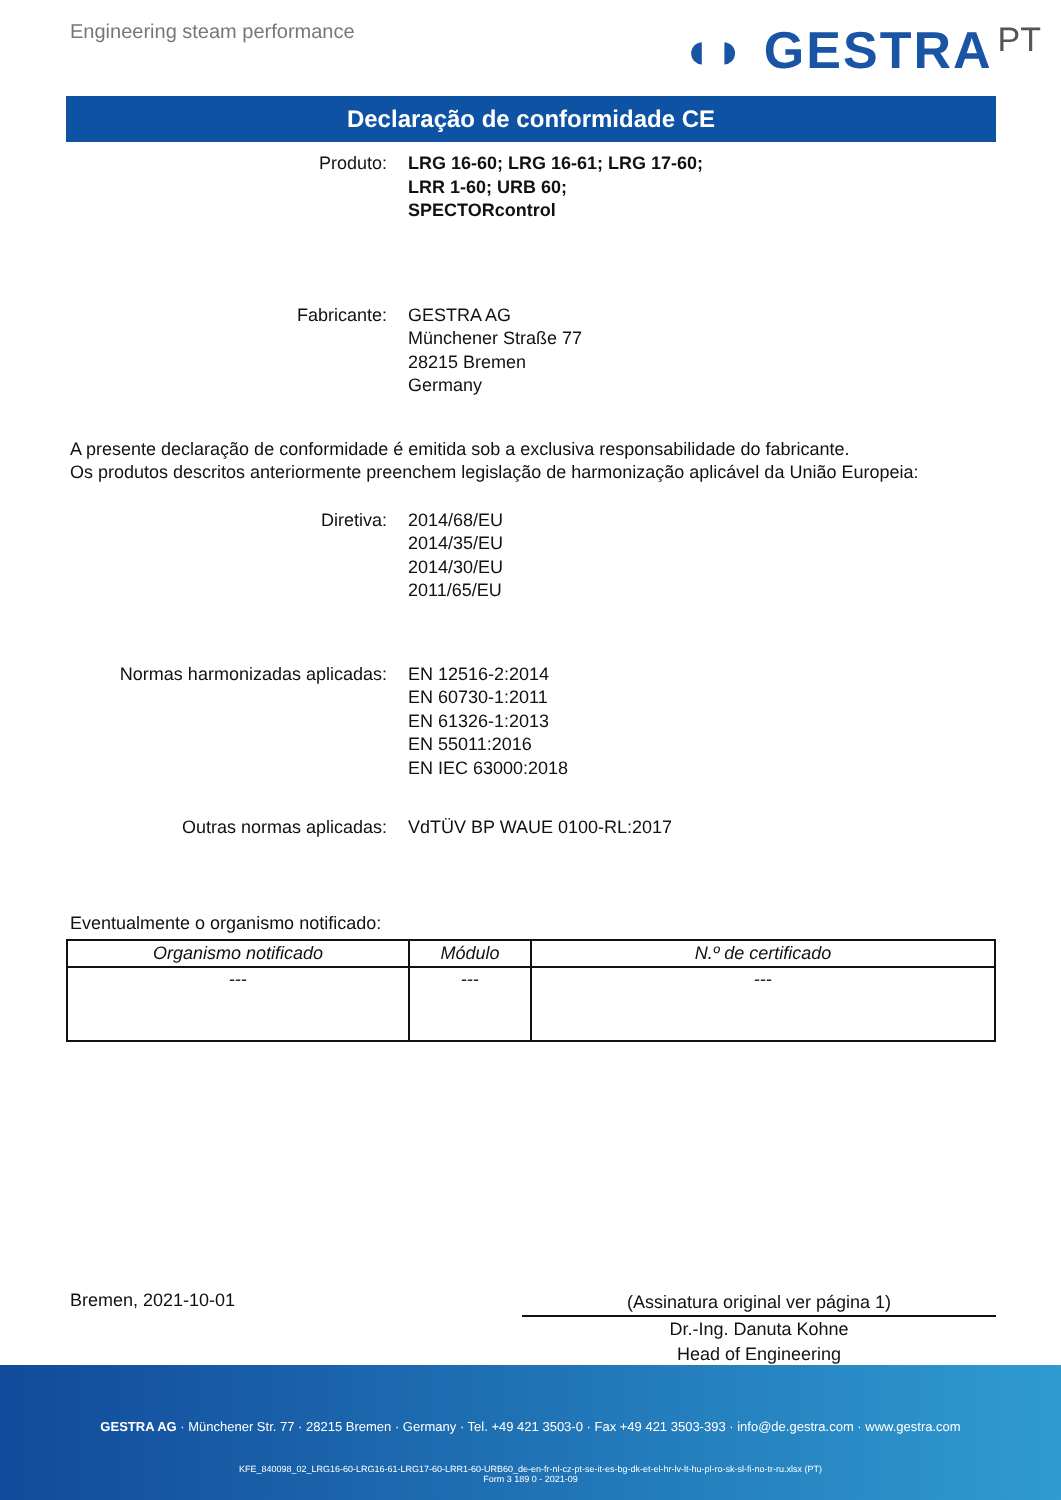Engineering steam performance
◖◗ GESTRA PT
Declaração de conformidade CE
Produto: LRG 16-60; LRG 16-61; LRG 17-60;
LRR 1-60; URB 60;
SPECTORcontrol
Fabricante: GESTRA AG
Münchener Straße 77
28215 Bremen
Germany
A presente declaração de conformidade é emitida sob a exclusiva responsabilidade do fabricante.
Os produtos descritos anteriormente preenchem legislação de harmonização aplicável da União Europeia:
Diretiva: 2014/68/EU
2014/35/EU
2014/30/EU
2011/65/EU
Normas harmonizadas aplicadas: EN 12516-2:2014
EN 60730-1:2011
EN 61326-1:2013
EN 55011:2016
EN IEC 63000:2018
Outras normas aplicadas: VdTÜV BP WAUE 0100-RL:2017
Eventualmente o organismo notificado:
| Organismo notificado | Módulo | N.º de certificado |
| --- | --- | --- |
| --- | --- | --- |
Bremen, 2021-10-01
(Assinatura original ver página 1)
Dr.-Ing. Danuta Kohne
Head of Engineering
GESTRA AG · Münchener Str. 77 · 28215 Bremen · Germany · Tel. +49 421 3503-0 · Fax +49 421 3503-393 · info@de.gestra.com · www.gestra.com
KFE_840098_02_LRG16-60-LRG16-61-LRG17-60-LRR1-60-URB60_de-en-fr-nl-cz-pt-se-it-es-bg-dk-et-el-hr-lv-lt-hu-pl-ro-sk-sl-fi-no-tr-ru.xlsx (PT)
Form 3 189 0 - 2021-09